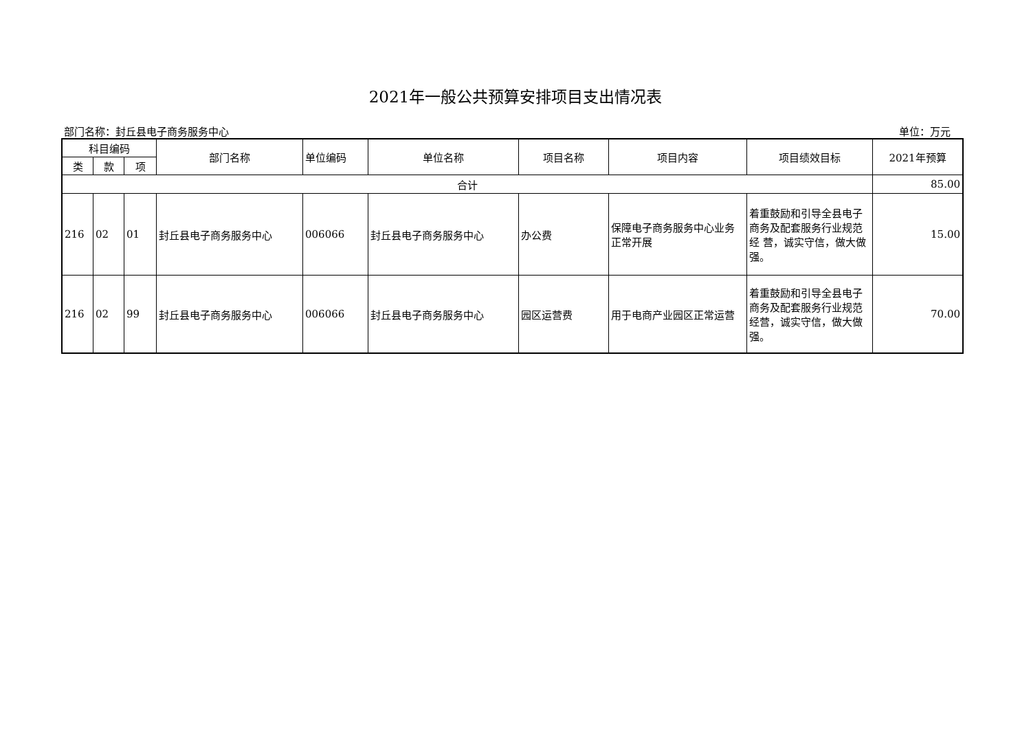2021年一般公共预算安排项目支出情况表
部门名称：封丘县电子商务服务中心 单位：万元
| 科目编码 | | | 部门名称 | 单位编码 | 单位名称 | 项目名称 | 项目内容 | 项目绩效目标 | 2021年预算 |
| --- | --- | --- | --- | --- | --- | --- | --- | --- | --- |
| 类 | 款 | 项 | | | | | | | |
| 合计 | | | | | | | | | 85.00 |
| 216 | 02 | 01 | 封丘县电子商务服务中心 | 006066 | 封丘县电子商务服务中心 | 办公费 | 保障电子商务服务中心业务正常开展 | 着重鼓励和引导全县电子商务及配套服务行业规范经 营，诚实守信，做大做强。 | 15.00 |
| 216 | 02 | 99 | 封丘县电子商务服务中心 | 006066 | 封丘县电子商务服务中心 | 园区运营费 | 用于电商产业园区正常运营 | 着重鼓励和引导全县电子商务及配套服务行业规范经营，诚实守信，做大做强。 | 70.00 |